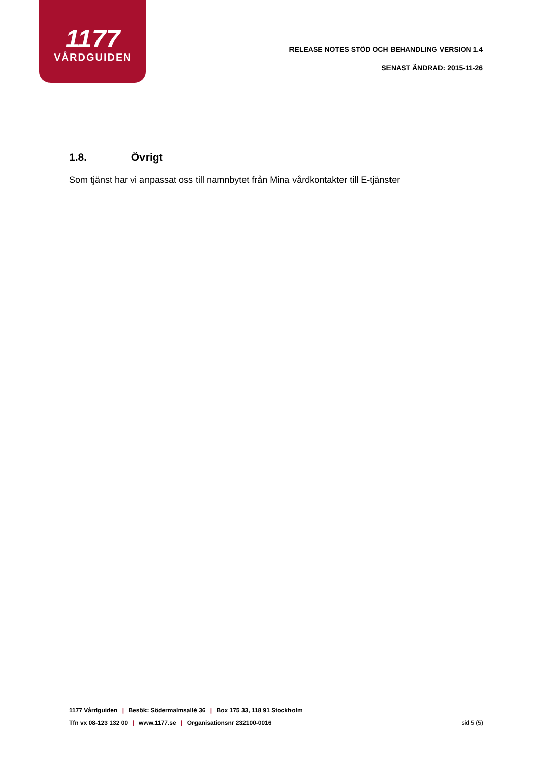1177
VÅRDGUIDEN
RELEASE NOTES STÖD OCH BEHANDLING VERSION 1.4
SENAST ÄNDRAD: 2015-11-26
1.8. Övrigt
Som tjänst har vi anpassat oss till namnbytet från Mina vårdkontakter till E-tjänster
1177 Vårdguiden | Besök: Södermalmsallé 36 | Box 175 33, 118 91 Stockholm
Tfn vx 08-123 132 00 | www.1177.se | Organisationsnr 232100-0016
sid 5 (5)